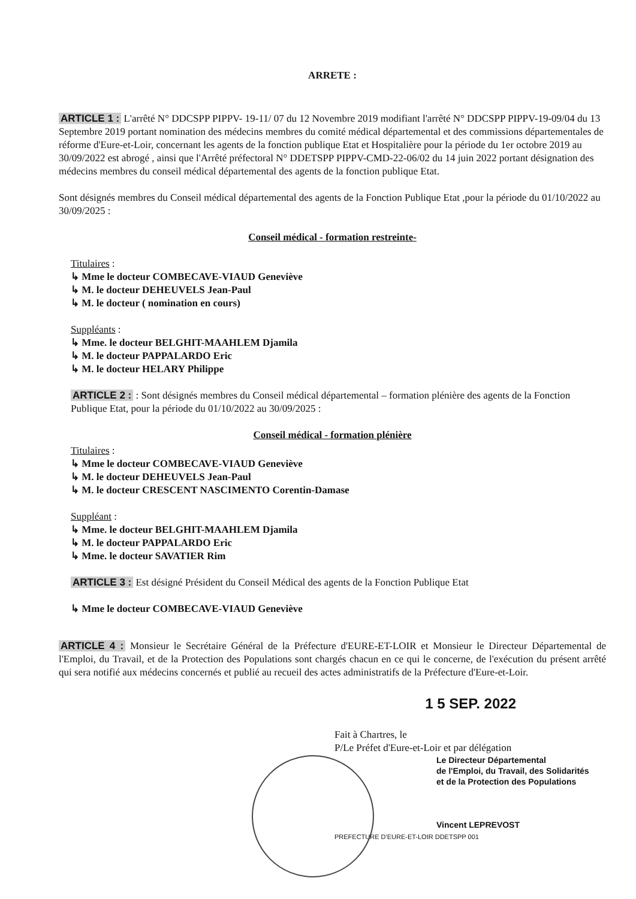ARRETE :
ARTICLE 1 : L'arrêté N° DDCSPP PIPPV- 19-11/ 07 du 12 Novembre 2019 modifiant l'arrêté N° DDCSPP PIPPV-19-09/04 du 13 Septembre 2019 portant nomination des médecins membres du comité médical départemental et des commissions départementales de réforme d'Eure-et-Loir, concernant les agents de la fonction publique Etat et Hospitalière pour la période du 1er octobre 2019 au 30/09/2022 est abrogé , ainsi que l'Arrêté préfectoral N° DDETSPP PIPPV-CMD-22-06/02 du 14 juin 2022 portant désignation des médecins membres du conseil médical départemental des agents de la fonction publique Etat.
Sont désignés membres du Conseil médical départemental des agents de la Fonction Publique Etat ,pour la période du 01/10/2022 au 30/09/2025 :
Conseil médical - formation restreinte-
Titulaires :
↳ Mme le docteur COMBECAVE-VIAUD Geneviève
↳ M. le docteur DEHEUVELS Jean-Paul
↳ M. le docteur ( nomination en cours)
Suppléants :
↳ Mme. le docteur BELGHIT-MAAHLEM Djamila
↳ M. le docteur PAPPALARDO Eric
↳ M. le docteur HELARY Philippe
ARTICLE 2 : : Sont désignés membres du Conseil médical départemental – formation plénière des agents de la Fonction Publique Etat, pour la période du 01/10/2022 au 30/09/2025 :
Conseil médical - formation plénière
Titulaires :
↳ Mme le docteur COMBECAVE-VIAUD Geneviève
↳ M. le docteur DEHEUVELS Jean-Paul
↳ M. le docteur CRESCENT NASCIMENTO Corentin-Damase
Suppléant :
↳ Mme. le docteur BELGHIT-MAAHLEM Djamila
↳ M. le docteur PAPPALARDO Eric
↳ Mme. le docteur SAVATIER Rim
ARTICLE 3 : Est désigné Président du Conseil Médical des agents de la Fonction Publique Etat
↳ Mme le docteur COMBECAVE-VIAUD Geneviève
ARTICLE 4 : Monsieur le Secrétaire Général de la Préfecture d'EURE-ET-LOIR et Monsieur le Directeur Départemental de l'Emploi, du Travail, et de la Protection des Populations sont chargés chacun en ce qui le concerne, de l'exécution du présent arrêté qui sera notifié aux médecins concernés et publié au recueil des actes administratifs de la Préfecture d'Eure-et-Loir.
1 5 SEP. 2022
Fait à Chartres, le
P/Le Préfet d'Eure-et-Loir et par délégation
Le Directeur Départemental
de l'Emploi, du Travail, des Solidarités
et de la Protection des Populations
Vincent LEPREVOST
PREFECTURE D'EURE-ET-LOIR DDETSPP 001